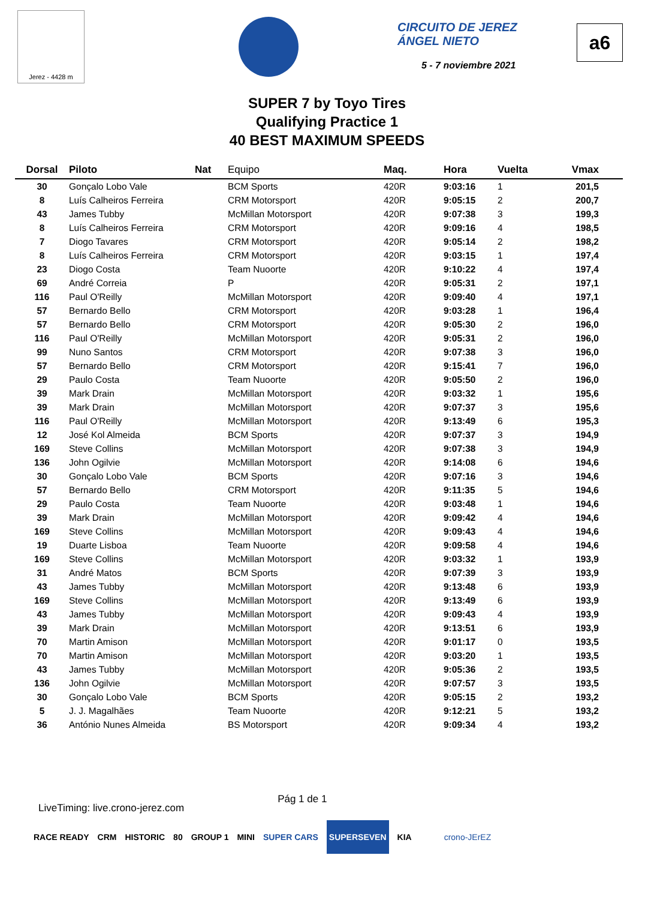Jerez - 4428 m
CIRCUITO DE JEREZ
ÁNGEL NIETO
5 - 7 noviembre 2021
a6
SUPER 7 by Toyo Tires
Qualifying Practice 1
40 BEST MAXIMUM SPEEDS
| Dorsal | Piloto | Nat | Equipo | Maq. | Hora | Vuelta | Vmax |
| --- | --- | --- | --- | --- | --- | --- | --- |
| 30 | Gonçalo Lobo Vale | | BCM Sports | 420R | 9:03:16 | 1 | 201,5 |
| 8 | Luís Calheiros Ferreira | | CRM Motorsport | 420R | 9:05:15 | 2 | 200,7 |
| 43 | James Tubby | | McMillan Motorsport | 420R | 9:07:38 | 3 | 199,3 |
| 8 | Luís Calheiros Ferreira | | CRM Motorsport | 420R | 9:09:16 | 4 | 198,5 |
| 7 | Diogo Tavares | | CRM Motorsport | 420R | 9:05:14 | 2 | 198,2 |
| 8 | Luís Calheiros Ferreira | | CRM Motorsport | 420R | 9:03:15 | 1 | 197,4 |
| 23 | Diogo Costa | | Team Nuoorte | 420R | 9:10:22 | 4 | 197,4 |
| 69 | André Correia | | P | 420R | 9:05:31 | 2 | 197,1 |
| 116 | Paul O'Reilly | | McMillan Motorsport | 420R | 9:09:40 | 4 | 197,1 |
| 57 | Bernardo Bello | | CRM Motorsport | 420R | 9:03:28 | 1 | 196,4 |
| 57 | Bernardo Bello | | CRM Motorsport | 420R | 9:05:30 | 2 | 196,0 |
| 116 | Paul O'Reilly | | McMillan Motorsport | 420R | 9:05:31 | 2 | 196,0 |
| 99 | Nuno Santos | | CRM Motorsport | 420R | 9:07:38 | 3 | 196,0 |
| 57 | Bernardo Bello | | CRM Motorsport | 420R | 9:15:41 | 7 | 196,0 |
| 29 | Paulo Costa | | Team Nuoorte | 420R | 9:05:50 | 2 | 196,0 |
| 39 | Mark Drain | | McMillan Motorsport | 420R | 9:03:32 | 1 | 195,6 |
| 39 | Mark Drain | | McMillan Motorsport | 420R | 9:07:37 | 3 | 195,6 |
| 116 | Paul O'Reilly | | McMillan Motorsport | 420R | 9:13:49 | 6 | 195,3 |
| 12 | José Kol Almeida | | BCM Sports | 420R | 9:07:37 | 3 | 194,9 |
| 169 | Steve Collins | | McMillan Motorsport | 420R | 9:07:38 | 3 | 194,9 |
| 136 | John Ogilvie | | McMillan Motorsport | 420R | 9:14:08 | 6 | 194,6 |
| 30 | Gonçalo Lobo Vale | | BCM Sports | 420R | 9:07:16 | 3 | 194,6 |
| 57 | Bernardo Bello | | CRM Motorsport | 420R | 9:11:35 | 5 | 194,6 |
| 29 | Paulo Costa | | Team Nuoorte | 420R | 9:03:48 | 1 | 194,6 |
| 39 | Mark Drain | | McMillan Motorsport | 420R | 9:09:42 | 4 | 194,6 |
| 169 | Steve Collins | | McMillan Motorsport | 420R | 9:09:43 | 4 | 194,6 |
| 19 | Duarte Lisboa | | Team Nuoorte | 420R | 9:09:58 | 4 | 194,6 |
| 169 | Steve Collins | | McMillan Motorsport | 420R | 9:03:32 | 1 | 193,9 |
| 31 | André Matos | | BCM Sports | 420R | 9:07:39 | 3 | 193,9 |
| 43 | James Tubby | | McMillan Motorsport | 420R | 9:13:48 | 6 | 193,9 |
| 169 | Steve Collins | | McMillan Motorsport | 420R | 9:13:49 | 6 | 193,9 |
| 43 | James Tubby | | McMillan Motorsport | 420R | 9:09:43 | 4 | 193,9 |
| 39 | Mark Drain | | McMillan Motorsport | 420R | 9:13:51 | 6 | 193,9 |
| 70 | Martin Amison | | McMillan Motorsport | 420R | 9:01:17 | 0 | 193,5 |
| 70 | Martin Amison | | McMillan Motorsport | 420R | 9:03:20 | 1 | 193,5 |
| 43 | James Tubby | | McMillan Motorsport | 420R | 9:05:36 | 2 | 193,5 |
| 136 | John Ogilvie | | McMillan Motorsport | 420R | 9:07:57 | 3 | 193,5 |
| 30 | Gonçalo Lobo Vale | | BCM Sports | 420R | 9:05:15 | 2 | 193,2 |
| 5 | J. J. Magalhães | | Team Nuoorte | 420R | 9:12:21 | 5 | 193,2 |
| 36 | António Nunes Almeida | | BS Motorsport | 420R | 9:09:34 | 4 | 193,2 |
LiveTiming: live.crono-jerez.com
Pág 1 de 1
RACE READY CRM HISTORIC 80 GROUP 1 MINI SUPER CARS SUPERSEVEN KIA crono-JErEZ